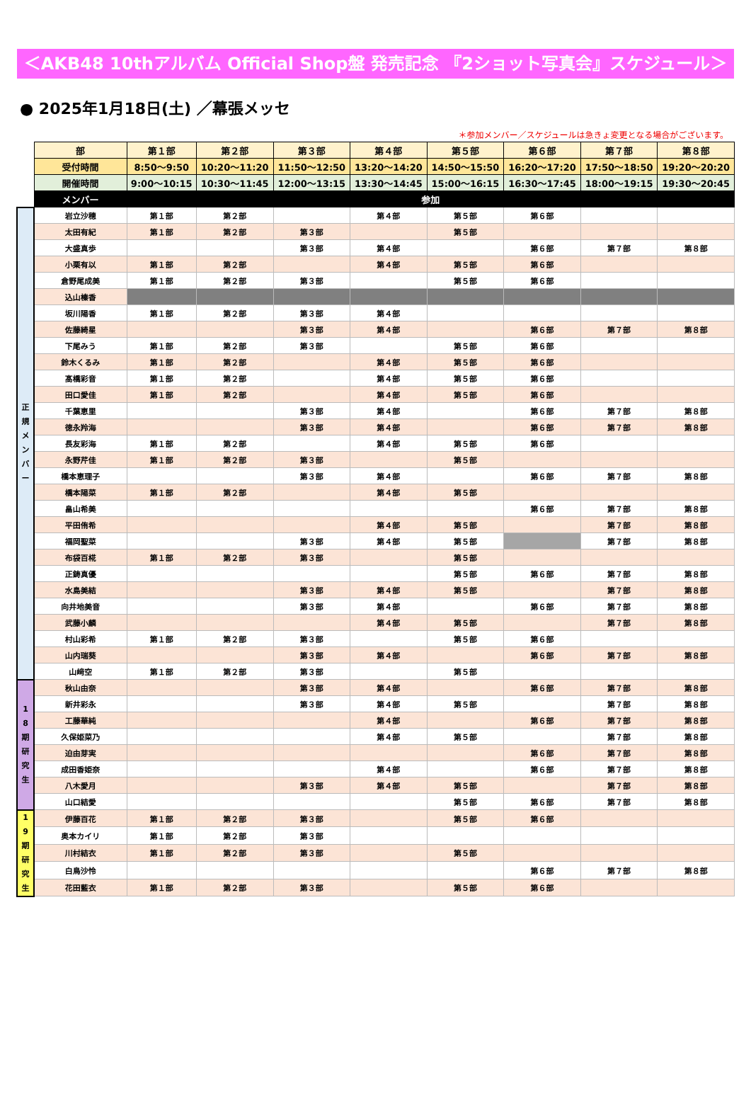＜AKB48 10thアルバム Official Shop盤 発売記念 『2ショット写真会』スケジュール＞
● 2025年1月18日(土) ／幕張メッセ
＊参加メンバー／スケジュールは急きょ変更となる場合がございます。
| | 部 | 第１部 | 第２部 | 第３部 | 第４部 | 第５部 | 第６部 | 第７部 | 第８部 |
| | 受付時間 | 8:50～9:50 | 10:20～11:20 | 11:50～12:50 | 13:20～14:20 | 14:50～15:50 | 16:20～17:20 | 17:50～18:50 | 19:20～20:20 |
| | 開催時間 | 9:00～10:15 | 10:30～11:45 | 12:00～13:15 | 13:30～14:45 | 15:00～16:15 | 16:30～17:45 | 18:00～19:15 | 19:30～20:45 |
| | メンバー | 参加 | | | | | | | |
| 正 規 メ ン バ ー | 岩立沙穂 | 第１部 | 第２部 | | 第４部 | 第５部 | 第６部 | | |
| | 太田有紀 | 第１部 | 第２部 | 第３部 | | 第５部 | | | |
| | 大盛真歩 | | | 第３部 | 第４部 | | 第６部 | 第７部 | 第８部 |
| | 小栗有以 | 第１部 | 第２部 | | 第４部 | 第５部 | 第６部 | | |
| | 倉野尾成美 | 第１部 | 第２部 | 第３部 | | 第５部 | 第６部 | | |
| | 込山榛香 | | | | | | | | |
| | 坂川陽香 | 第１部 | 第２部 | 第３部 | 第４部 | | | | |
| | 佐藤綺星 | | | 第３部 | 第４部 | | 第６部 | 第７部 | 第８部 |
| | 下尾みう | 第１部 | 第２部 | 第３部 | | 第５部 | 第６部 | | |
| | 鈴木くるみ | 第１部 | 第２部 | | 第４部 | 第５部 | 第６部 | | |
| | 髙橋彩音 | 第１部 | 第２部 | | 第４部 | 第５部 | 第６部 | | |
| | 田口愛佳 | 第１部 | 第２部 | | 第４部 | 第５部 | 第６部 | | |
| | 千葉恵里 | | | 第３部 | 第４部 | | 第６部 | 第７部 | 第８部 |
| | 徳永羚海 | | | 第３部 | 第４部 | | 第６部 | 第７部 | 第８部 |
| | 長友彩海 | 第１部 | 第２部 | | 第４部 | 第５部 | 第６部 | | |
| | 永野芹佳 | 第１部 | 第２部 | 第３部 | | 第５部 | | | |
| | 橋本恵理子 | | | 第３部 | 第４部 | | 第６部 | 第７部 | 第８部 |
| | 橋本陽菜 | 第１部 | 第２部 | | 第４部 | 第５部 | | | |
| | 畠山希美 | | | | | | 第６部 | 第７部 | 第８部 |
| | 平田侑希 | | | | 第４部 | 第５部 | | 第７部 | 第８部 |
| | 福岡聖菜 | | | 第３部 | 第４部 | 第５部 | | 第７部 | 第８部 |
| | 布袋百椛 | 第１部 | 第２部 | 第３部 | | 第５部 | | | |
| | 正鋳真優 | | | | | 第５部 | 第６部 | 第７部 | 第８部 |
| | 水島美結 | | | 第３部 | 第４部 | 第５部 | | 第７部 | 第８部 |
| | 向井地美音 | | | 第３部 | 第４部 | | 第６部 | 第７部 | 第８部 |
| | 武藤小麟 | | | | 第４部 | 第５部 | | 第７部 | 第８部 |
| | 村山彩希 | 第１部 | 第２部 | 第３部 | | 第５部 | 第６部 | | |
| | 山内瑞葵 | | | 第３部 | 第４部 | | 第６部 | 第７部 | 第８部 |
| | 山﨑空 | 第１部 | 第２部 | 第３部 | | 第５部 | | | |
| 1 8 期 研 究 生 | 秋山由奈 | | | 第３部 | 第４部 | | 第６部 | 第７部 | 第８部 |
| | 新井彩永 | | | 第３部 | 第４部 | 第５部 | | 第７部 | 第８部 |
| | 工藤華純 | | | | 第４部 | | 第６部 | 第７部 | 第８部 |
| | 久保姫菜乃 | | | | 第４部 | 第５部 | | 第７部 | 第８部 |
| | 迫由芽実 | | | | | | 第６部 | 第７部 | 第８部 |
| | 成田香姫奈 | | | | 第４部 | | 第６部 | 第７部 | 第８部 |
| | 八木愛月 | | | 第３部 | 第４部 | 第５部 | | 第７部 | 第８部 |
| | 山口結愛 | | | | | 第５部 | 第６部 | 第７部 | 第８部 |
| 1 9 期 研 究 生 | 伊藤百花 | 第１部 | 第２部 | 第３部 | | 第５部 | 第６部 | | |
| | 奥本カイリ | 第１部 | 第２部 | 第３部 | | | | | |
| | 川村結衣 | 第１部 | 第２部 | 第３部 | | 第５部 | | | |
| | 白鳥沙怜 | | | | | | 第６部 | 第７部 | 第８部 |
| | 花田藍衣 | 第１部 | 第２部 | 第３部 | | 第５部 | 第６部 | | |